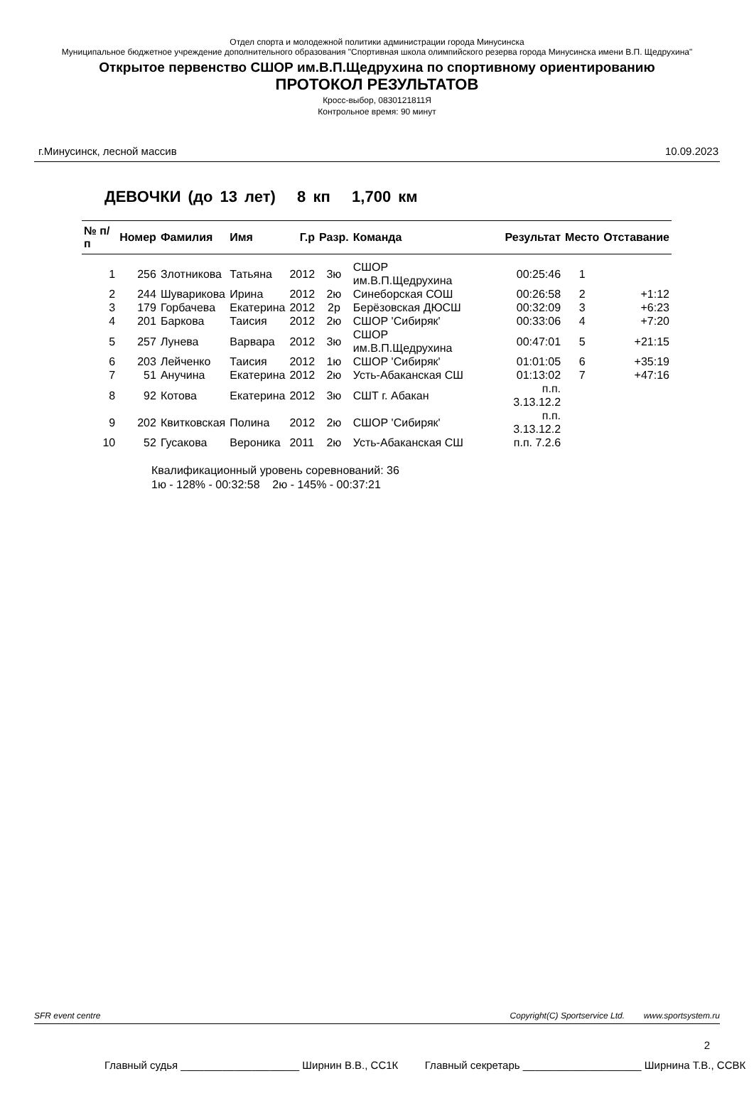Отдел спорта и молодежной политики администрации города Минусинска
Муниципальное бюджетное учреждение дополнительного образования "Спортивная школа олимпийского резерва города Минусинска имени В.П. Щедрухина"
Открытое первенство СШОР им.В.П.Щедрухина по спортивному ориентированию
ПРОТОКОЛ РЕЗУЛЬТАТОВ
Кросс-выбор, 0830121811Я
Контрольное время: 90 минут
г.Минусинск, лесной массив 10.09.2023
ДЕВОЧКИ (до 13 лет) 8 кп 1,700 км
| № п/п | Номер | Фамилия | Имя | Г.р | Разр. | Команда | Результат | Место | Отставание |
| --- | --- | --- | --- | --- | --- | --- | --- | --- | --- |
| 1 | 256 | Злотникова | Татьяна | 2012 | 3ю | СШОР им.В.П.Щедрухина | 00:25:46 | 1 | |
| 2 | 244 | Шуварикова | Ирина | 2012 | 2ю | Синеборская СОШ | 00:26:58 | 2 | +1:12 |
| 3 | 179 | Горбачева | Екатерина | 2012 | 2р | Берёзовская ДЮСШ | 00:32:09 | 3 | +6:23 |
| 4 | 201 | Баркова | Таисия | 2012 | 2ю | СШОР 'Сибиряк' | 00:33:06 | 4 | +7:20 |
| 5 | 257 | Лунева | Варвара | 2012 | 3ю | СШОР им.В.П.Щедрухина | 00:47:01 | 5 | +21:15 |
| 6 | 203 | Лейченко | Таисия | 2012 | 1ю | СШОР 'Сибиряк' | 01:01:05 | 6 | +35:19 |
| 7 | 51 | Анучина | Екатерина | 2012 | 2ю | Усть-Абаканская СШ | 01:13:02 | 7 | +47:16 |
| 8 | 92 | Котова | Екатерина | 2012 | 3ю | СШТ г. Абакан | п.п. 3.13.12.2 | | |
| 9 | 202 | Квитковская | Полина | 2012 | 2ю | СШОР 'Сибиряк' | п.п. 3.13.12.2 | | |
| 10 | 52 | Гусакова | Вероника | 2011 | 2ю | Усть-Абаканская СШ | п.п. 7.2.6 | | |
Квалификационный уровень соревнований: 36
1ю - 128% - 00:32:58 2ю - 145% - 00:37:21
SFR event centre Copyright(C) Sportservice Ltd. www.sportsystem.ru
2
Главный судья ____________________ Ширнин В.В., СС1К Главный секретарь ____________________ Ширнина Т.В., ССВК